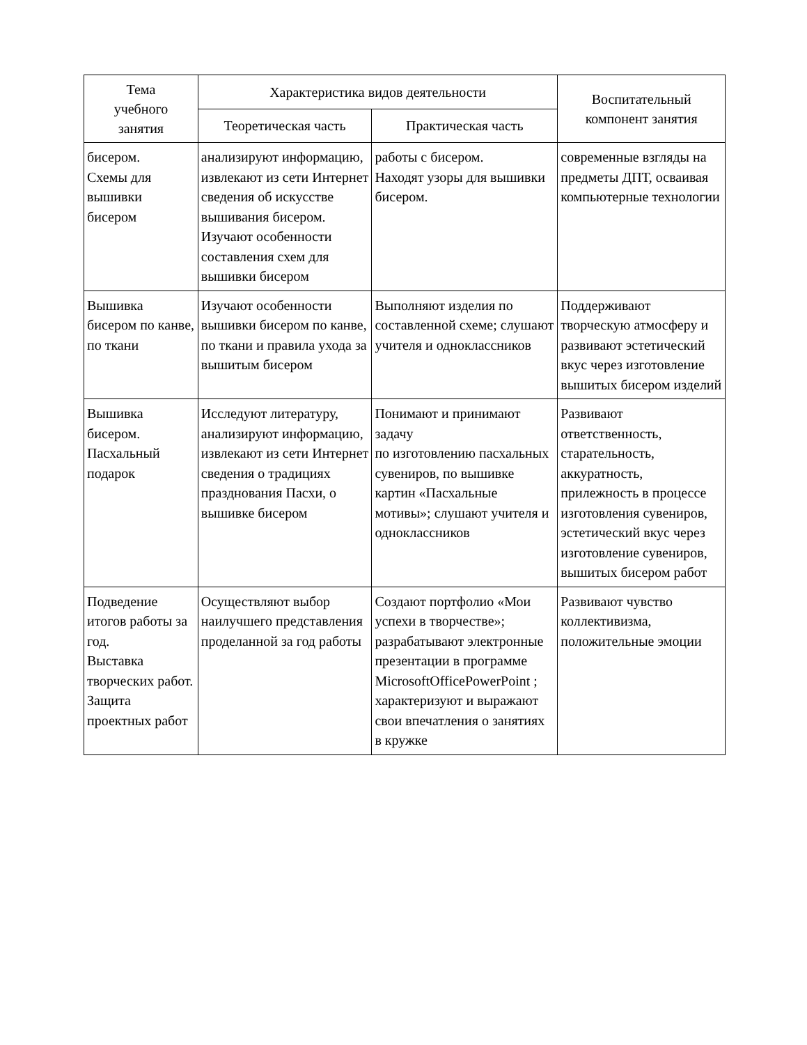| Тема учебного занятия | Характеристика видов деятельности | | Воспитательный компонент занятия |
| --- | --- | --- | --- |
| | Теоретическая часть | Практическая часть | |
| бисером. Схемы для вышивки бисером | анализируют информацию, извлекают из сети Интернет сведения об искусстве вышивания бисером. Изучают особенности составления схем для вышивки бисером | работы с бисером. Находят узоры для вышивки бисером. | современные взгляды на предметы ДПТ, осваивая компьютерные технологии |
| Вышивка бисером по канве, по ткани | Изучают особенности вышивки бисером по канве, по ткани и правила ухода за вышитым бисером | Выполняют изделия по составленной схеме; слушают учителя и одноклассников | Поддерживают творческую атмосферу и развивают эстетический вкус через изготовление вышитых бисером изделий |
| Вышивка бисером. Пасхальный подарок | Исследуют литературу, анализируют информацию, извлекают из сети Интернет сведения о традициях празднования Пасхи, о вышивке бисером | Понимают и принимают задачу по изготовлению пасхальных сувениров, по вышивке картин «Пасхальные мотивы»; слушают учителя и одноклассников | Развивают ответственность, старательность, аккуратность, прилежность в процессе изготовления сувениров, эстетический вкус через изготовление сувениров, вышитых бисером работ |
| Подведение итогов работы за год. Выставка творческих работ. Защита проектных работ | Осуществляют выбор наилучшего представления проделанной за год работы | Создают портфолио «Мои успехи в творчестве»; разрабатывают электронные презентации в программе MicrosoftOfficePowerPoint ; характеризуют и выражают свои впечатления о занятиях в кружке | Развивают чувство коллективизма, положительные эмоции |